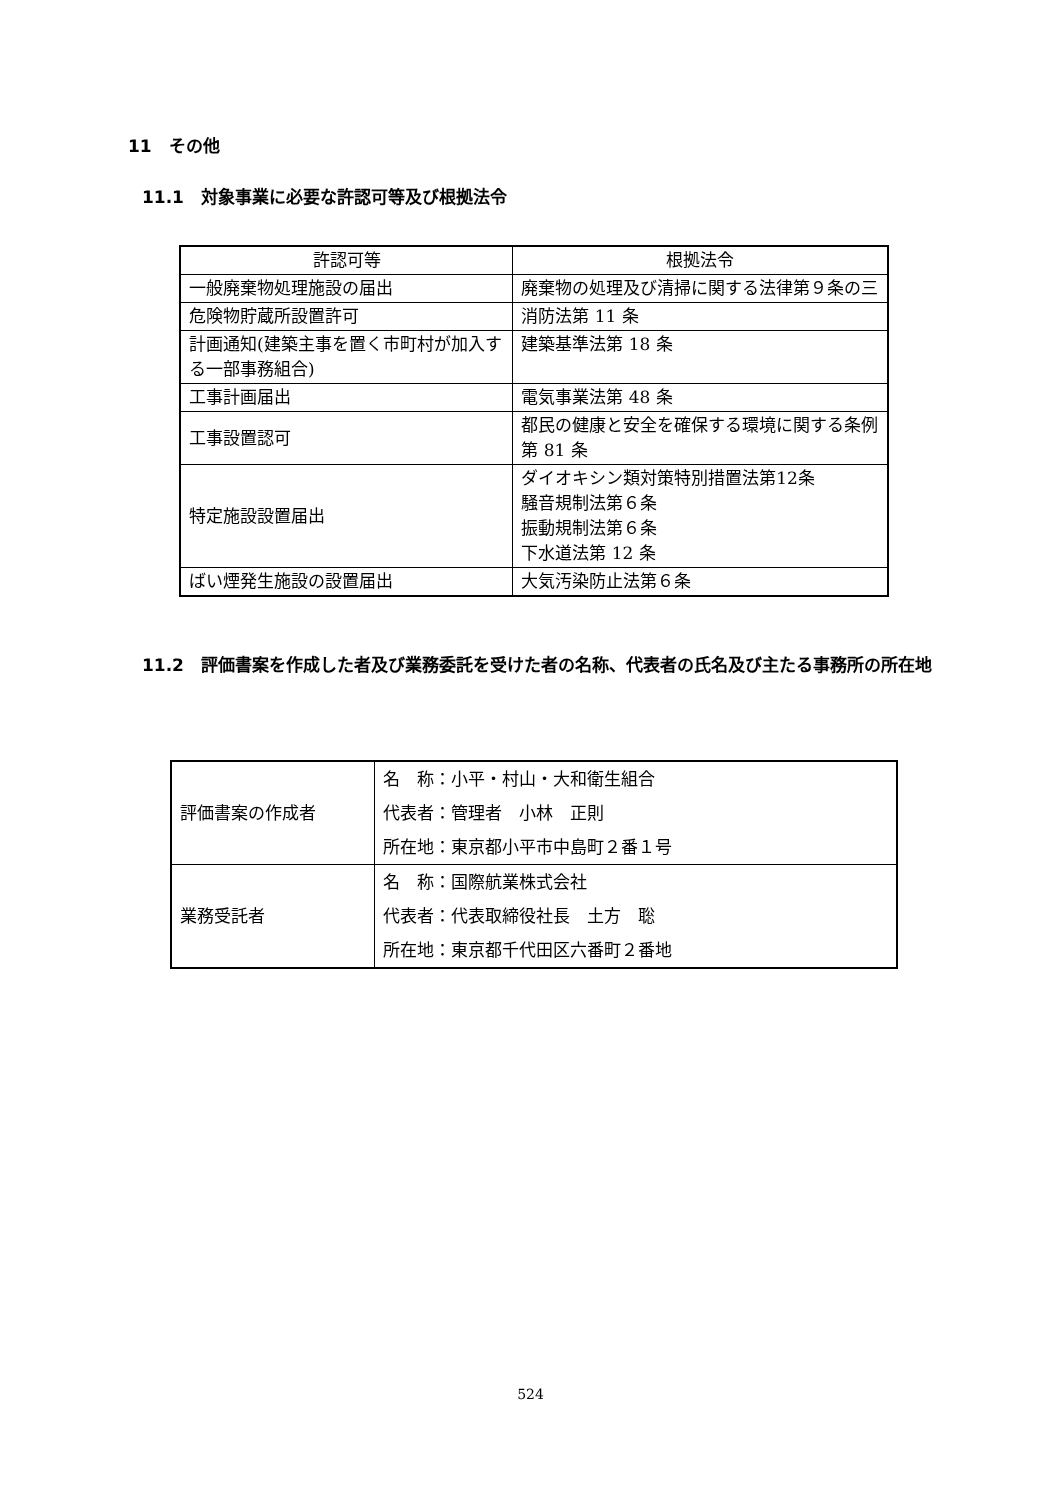11　その他
11.1　対象事業に必要な許認可等及び根拠法令
| 許認可等 | 根拠法令 |
| --- | --- |
| 一般廃棄物処理施設の届出 | 廃棄物の処理及び清掃に関する法律第９条の三 |
| 危険物貯蔵所設置許可 | 消防法第 11 条 |
| 計画通知(建築主事を置く市町村が加入する一部事務組合) | 建築基準法第 18 条 |
| 工事計画届出 | 電気事業法第 48 条 |
| 工事設置認可 | 都民の健康と安全を確保する環境に関する条例第 81 条 |
| 特定施設設置届出 | ダイオキシン類対策特別措置法第12条 騒音規制法第６条 振動規制法第６条 下水道法第 12 条 |
| ばい煙発生施設の設置届出 | 大気汚染防止法第６条 |
11.2　評価書案を作成した者及び業務委託を受けた者の名称、代表者の氏名及び主たる事務所の所在地
| 評価書案の作成者 | 名 称：小平・村山・大和衛生組合 代表者：管理者 小林 正則 所在地：東京都小平市中島町２番１号 |
| 業務受託者 | 名 称：国際航業株式会社 代表者：代表取締役社長 土方 聡 所在地：東京都千代田区六番町２番地 |
524